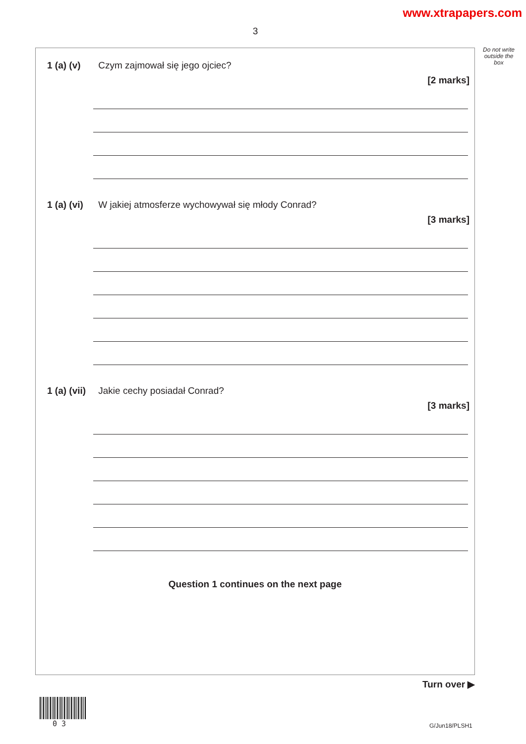www.xtrapapers.com
3
Do not write outside the box
1 (a) (v) Czym zajmował się jego ojciec?
[2 marks]
1 (a) (vi) W jakiej atmosferze wychowywał się młody Conrad?
[3 marks]
1 (a) (vii) Jakie cechy posiadał Conrad?
[3 marks]
Question 1 continues on the next page
Turn over ▶
0 3 G/Jun18/PLSH1